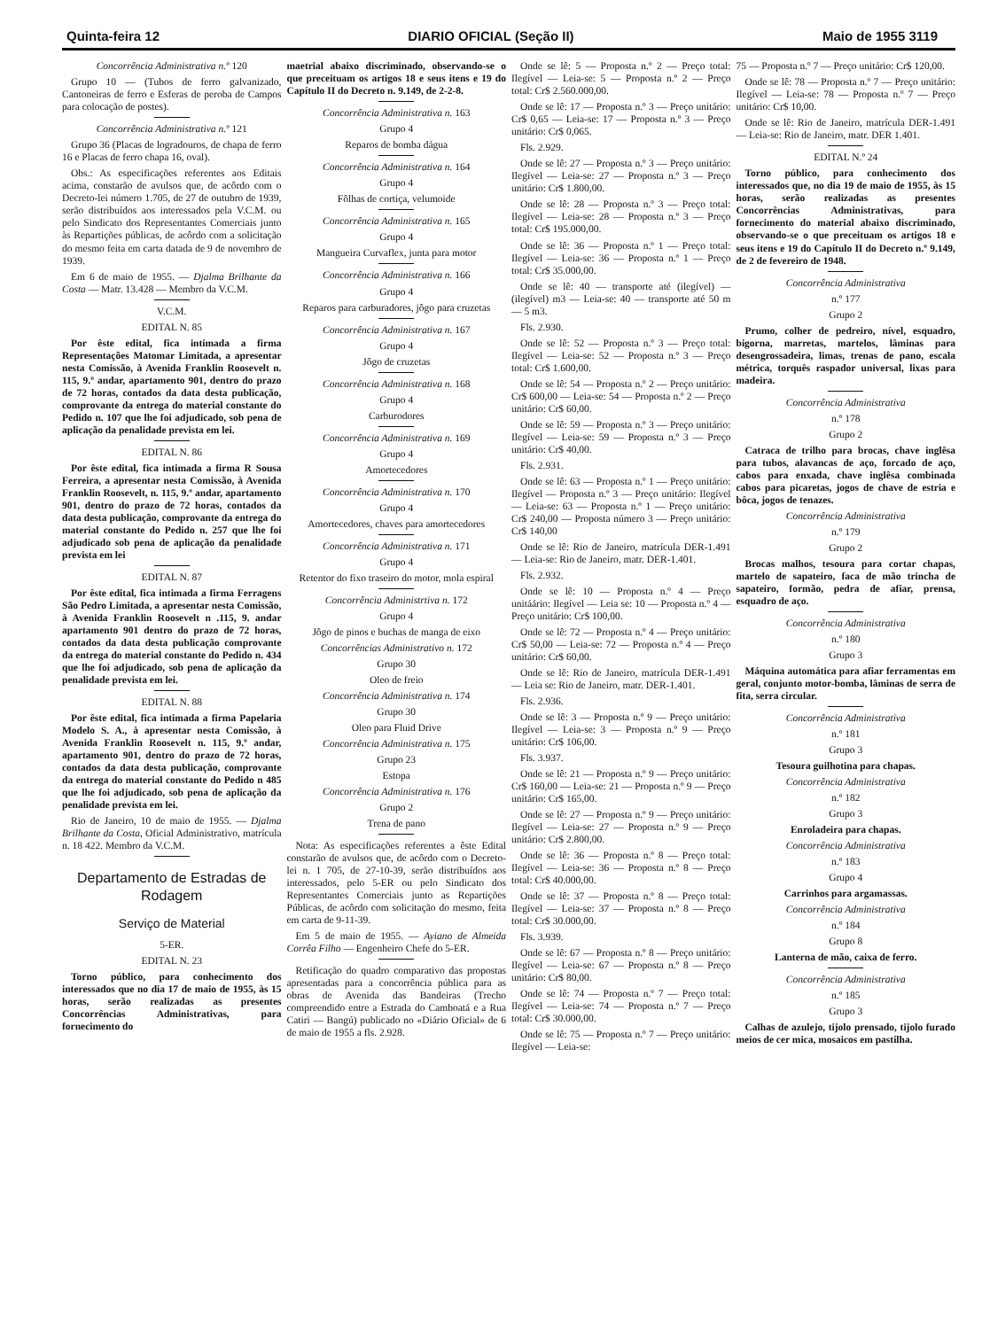Quinta-feira 12 DIARIO OFICIAL (Seção II) Maio de 1955 3119
Concorrência Administrativa n.º 120
Grupo 10 — (Tubos de ferro galvanizado, Cantoneiras de ferro e Esferas de peroba de Campos para colocação de postes).
Concorrência Administrativa n.º 121
Grupo 36 (Placas de logradouros, de chapa de ferro 16 e Placas de ferro chapa 16, oval).
Obs.: As especificações referentes aos Editais acima, constarão de avulsos que, de acôrdo com o Decreto-lei número 1.705, de 27 de outubro de 1939, serão distribuídos aos interessados pela V.C.M. ou pelo Sindicato dos Representantes Comerciais junto às Repartições públicas, de acôrdo com a solicitação do mesmo feita em carta datada de 9 de novembro de 1939.
Em 6 de maio de 1955. — Djalma Brilhante da Costa — Matr. 13.428 — Membro da V.C.M.
V.C.M.
EDITAL N. 85
Por êste edital, fica intimada a firma Representações Matomar Limitada, a apresentar nesta Comissão, à Avenida Franklin Roosevelt n. 115, 9.º andar, apartamento 901, dentro do prazo de 72 horas, contados da data desta publicação, comprovante da entrega do material constante do Pedido n. 107 que lhe foi adjudicado, sob pena de aplicação da penalidade prevista em lei.
EDITAL N. 86
Por êste edital, fica intimada a firma R Sousa Ferreira, a apresentar nesta Comissão, à Avenida Franklin Roosevelt, n. 115, 9.º andar, apartamento 901, dentro do prazo de 72 horas, contados da data desta publicação, comprovante da entrega do material constante do Pedido n. 257 que lhe foi adjudicado sob pena de aplicação da penalidade prevista em lei
EDITAL N. 87
Por êste edital, fica intimada a firma Ferragens São Pedro Limitada, a apresentar nesta Comissão, à Avenida Franklin Roosevelt n .115, 9. andar apartamento 901 dentro do prazo de 72 horas, contados da data desta publicação comprovante da entrega do material constante do Pedido n. 434 que lhe foi adjudicado, sob pena de aplicação da penalidade prevista em lei.
EDITAL N. 88
Por êste edital, fica intimada a firma Papelaria Modelo S. A., à apresentar nesta Comissão, à Avenida Franklin Roosevelt n. 115, 9.º andar, apartamento 901, dentro do prazo de 72 horas, contados da data desta publicação, comprovante da entrega do material constante do Pedido n 485 que lhe foi adjudicado, sob pena de aplicação da penalidade prevista em lei.
Rio de Janeiro, 10 de maio de 1955. — Djalma Brilhante da Costa, Oficial Administrativo, matrícula n. 18 422. Membro da V.C.M.
Departamento de Estradas de Rodagem
Serviço de Material
5-ER.
EDITAL N. 23
Torno público, para conhecimento dos interessados que no dia 17 de maio de 1955, às 15 horas, serão realizadas as presentes Concorrências Administrativas, para fornecimento do
maetrial abaixo discriminado, observando-se o que preceituam os artigos 18 e seus itens e 19 do Capítulo II do Decreto n. 9.149, de 2-2-8.
Concorrência Administrativa n. 163
Grupo 4
Reparos de bomba dágua
Concorrência Administrativa n. 164
Grupo 4
Fôlhas de cortiça, velumoide
Concorrência Administrativa n. 165
Grupo 4
Mangueira Curvaflex, junta para motor
Concorrência Administrativa n. 166
Grupo 4
Reparos para carburadores, jôgo para cruzetas
Concorrência Administrativa n. 167
Grupo 4
Jôgo de cruzetas
Concorrência Administrativa n. 168
Grupo 4
Carburodores
Concorrência Administrativa n. 169
Grupo 4
Amortecedores
Concorrência Administrativa n. 170
Grupo 4
Amortecedores, chaves para amortecedores
Concorrência Administrativa n. 171
Grupo 4
Retentor do fixo traseiro do motor, mola espiral
Concorrência Administrtiva n. 172
Grupo 4
Jôgo de pinos e buchas de manga de eixo
Concorrências Administrativo n. 172
Grupo 30
Oleo de freio
Concorrência Administrativa n. 174
Grupo 30
Oleo para Fluid Drive
Concorrência Administrativa n. 175
Grupo 23
Estopa
Concorrência Administrativa n. 176
Grupo 2
Trena de pano
Nota: As especificações referentes a êste Edital constarão de avulsos que, de acôrdo com o Decreto-lei n. 1 705, de 27-10-39, serão distribuídos aos interessados, pelo 5-ER ou pelo Sindicato dos Representantes Comerciais junto as Repartições Públicas, de acôrdo com solicitação do mesmo, feita em carta de 9-11-39.
Em 5 de maio de 1955. — Ayiano de Almeida Corrêa Filho — Engenheiro Chefe do 5-ER.
Retificação do quadro comparativo das propostas apresentadas para a concorrência pública para as obras de Avenida das Bandeiras (Trecho compreendido entre a Estrada do Camboatá e a Rua Catiri — Bangú) publicado no «Diário Oficial» de 6 de maio de 1955 a fls. 2.928.
Onde se lê: 5 — Proposta n.º 2 — Preço total: Ilegível — Leia-se: 5 — Proposta n.º 2 — Preço total: Cr$ 2.560.000,00.
Onde se lê: 17 — Proposta n.º 3 — Preço unitário: Cr$ 0,65 — Leia-se: 17 — Proposta n.º 3 — Preço unitário: Cr$ 0,065.
Fls. 2.929.
Onde se lê: 27 — Proposta n.º 3 — Preço unitário: Ilegível — Leia-se: 27 — Proposta n.º 3 — Preço unitário: Cr$ 1.800,00.
Onde se lê: 28 — Proposta n.º 3 — Preço total: Ilegível — Leia-se: 28 — Proposta n.º 3 — Preço total: Cr$ 195.000,00.
Onde se lê: 36 — Proposta n.º 1 — Preço total: Ilegível — Leia-se: 36 — Proposta n.º 1 — Preço total: Cr$ 35.000,00.
Onde se lê: 40 — transporte até (ilegível) — (ilegível) m3 — Leia-se: 40 — transporte até 50 m — 5 m3.
Fls. 2.930.
Onde se lê: 52 — Proposta n.º 3 — Preço total: Ilegível — Leia-se: 52 — Proposta n.º 3 — Preço total: Cr$ 1.600,00.
Onde se lê: 54 — Proposta n.º 2 — Preço unitário: Cr$ 600,00 — Leia-se: 54 — Proposta n.º 2 — Preço unitário: Cr$ 60,00.
Onde se lê: 59 — Proposta n.º 3 — Preço unitário: Ilegível — Leia-se: 59 — Proposta n.º 3 — Preço unitário: Cr$ 40,00.
Fls. 2.931.
Onde se lê: 63 — Proposta n.º 1 — Preço unitário: Ilegível — Proposta n.º 3 — Preço unitário: Ilegível — Leia-se: 63 — Proposta n.º 1 — Preço unitário: Cr$ 240,00 — Proposta número 3 — Preço unitário: Cr$ 140,00
Onde se lê: Rio de Janeiro, matrícula DER-1.491 — Leia-se: Rio de Janeiro, matr. DER-1.401.
Fls. 2.932.
Onde se lê: 10 — Proposta n.º 4 — Preço unitáário: Ilegível — Leia se: 10 — Proposta n.º 4 — Preço unitário: Cr$ 100,00.
Onde se lê: 72 — Proposta n.º 4 — Preço unitário: Cr$ 50,00 — Leia-se: 72 — Proposta n.º 4 — Preço unitário: Cr$ 60,00.
Onde se lê: Rio de Janeiro, matrícula DER-1.491 — Leia se: Rio de Janeiro, matr. DER-1.401.
Fls. 2.936.
Onde se lê: 3 — Proposta n.º 9 — Preço unitário: Ilegível — Leia-se: 3 — Proposta n.º 9 — Preço unitário: Cr$ 106,00.
Fls. 3.937.
Onde se lê: 21 — Proposta n.º 9 — Preço unitário: Cr$ 160,00 — Leia-se: 21 — Proposta n.º 9 — Preço unitário: Cr$ 165,00.
Onde se lê: 27 — Proposta n.º 9 — Preço unitário: Ilegível — Leia-se: 27 — Proposta n.º 9 — Preço unitário: Cr$ 2.800,00.
Onde se lê: 36 — Proposta n.º 8 — Preço total: Ilegível — Leia-se: 36 — Proposta n.º 8 — Preço total: Cr$ 40.000,00.
Onde se lê: 37 — Proposta n.º 8 — Preço total: Ilegível — Leia-se: 37 — Proposta n.º 8 — Preço total: Cr$ 30.000,00.
Fls. 3.939.
Onde se lê: 67 — Proposta n.º 8 — Preço unitário: Ilegível — Leia-se: 67 — Proposta n.º 8 — Preço unitário: Cr$ 80,00.
Onde se lê: 74 — Proposta n.º 7 — Preço total: Ilegível — Leia-se: 74 — Proposta n.º 7 — Preço total: Cr$ 30.000,00.
Onde se lê: 75 — Proposta n.º 7 — Preço unitário: Ilegível — Leia-se:
75 — Proposta n.º 7 — Preço unitário: Cr$ 120,00.
Onde se lê: 78 — Proposta n.º 7 — Preço unitário: Ilegível — Leia-se: 78 — Proposta n.º 7 — Preço unitário: Cr$ 10,00.
Onde se lê: Rio de Janeiro, matrícula DER-1.491 — Leia-se: Rio de Janeiro, matr. DER 1.401.
EDITAL N.º 24
Torno público, para conhecimento dos interessados que, no dia 19 de maio de 1955, às 15 horas, serão realizadas as presentes Concorrências Administrativas, para fornecimento do material abaixo discriminado, observando-se o que preceituam os artigos 18 e seus itens e 19 do Capítulo II do Decreto n.º 9.149, de 2 de fevereiro de 1948.
Concorrência Administrativa
n.º 177
Grupo 2
Prumo, colher de pedreiro, nível, esquadro, bigorna, marretas, martelos, lâminas para desengrossadeira, limas, trenas de pano, escala métrica, torquês raspador universal, lixas para madeira.
Concorrência Administrativa
n.º 178
Grupo 2
Catraca de trilho para brocas, chave inglêsa para tubos, alavancas de aço, forcado de aço, cabos para enxada, chave inglêsa combinada cabos para picaretas, jogos de chave de estria e bôca, jogos de tenazes.
Concorrência Administrativa
n.º 179
Grupo 2
Brocas malhos, tesoura para cortar chapas, martelo de sapateiro, faca de mão trincha de sapateiro, formão, pedra de afiar, prensa, esquadro de aço.
Concorrência Administrativa
n.º 180
Grupo 3
Máquina automática para afiar ferramentas em geral, conjunto motor-bomba, lâminas de serra de fita, serra circular.
Concorrência Administrativa
n.º 181
Grupo 3
Tesoura guilhotina para chapas.
Concorrência Administrativa
n.º 182
Grupo 3
Enroladeira para chapas.
Concorrência Administrativa
n.º 183
Grupo 4
Carrinhos para argamassas.
Concorrência Administrativa
n.º 184
Grupo 8
Lanterna de mão, caixa de ferro.
Concorrência Administrativa
n.º 185
Grupo 3
Calhas de azulejo, tijolo prensado, tijolo furado meios de cer mica, mosaicos em pastilha.